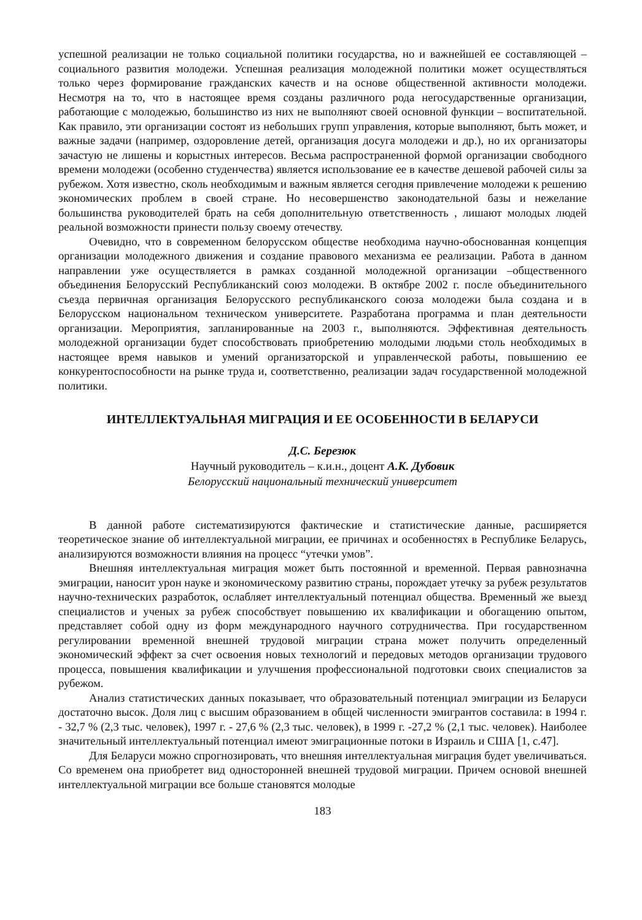успешной реализации не только социальной политики государства, но и важнейшей ее составляющей – социального развития молодежи. Успешная реализация молодежной политики может осуществляться только через формирование гражданских качеств и на основе общественной активности молодежи. Несмотря на то, что в настоящее время созданы различного рода негосударственные организации, работающие с молодежью, большинство из них не выполняют своей основной функции – воспитательной. Как правило, эти организации состоят из небольших групп управления, которые выполняют, быть может, и важные задачи (например, оздоровление детей, организация досуга молодежи и др.), но их организаторы зачастую не лишены и корыстных интересов. Весьма распространенной формой организации свободного времени молодежи (особенно студенчества) является использование ее в качестве дешевой рабочей силы за рубежом. Хотя известно, сколь необходимым и важным является сегодня привлечение молодежи к решению экономических проблем в своей стране. Но несовершенство законодательной базы и нежелание большинства руководителей брать на себя дополнительную ответственность , лишают молодых людей реальной возможности принести пользу своему отечеству.
Очевидно, что в современном белорусском обществе необходима научно-обоснованная концепция организации молодежного движения и создание правового механизма ее реализации. Работа в данном направлении уже осуществляется в рамках созданной молодежной организации –общественного объединения Белорусский Республиканский союз молодежи. В октябре 2002 г. после объединительного съезда первичная организация Белорусского республиканского союза молодежи была создана и в Белорусском национальном техническом университете. Разработана программа и план деятельности организации. Мероприятия, запланированные на 2003 г., выполняются. Эффективная деятельность молодежной организации будет способствовать приобретению молодыми людьми столь необходимых в настоящее время навыков и умений организаторской и управленческой работы, повышению ее конкурентоспособности на рынке труда и, соответственно, реализации задач государственной молодежной политики.
ИНТЕЛЛЕКТУАЛЬНАЯ МИГРАЦИЯ И ЕЕ ОСОБЕННОСТИ В БЕЛАРУСИ
Д.С. Березюк
Научный руководитель – к.и.н., доцент А.К. Дубовик
Белорусский национальный технический университет
В данной работе систематизируются фактические и статистические данные, расширяется теоретическое знание об интеллектуальной миграции, ее причинах и особенностях в Республике Беларусь, анализируются возможности влияния на процесс “утечки умов”.
Внешняя интеллектуальная миграция может быть постоянной и временной. Первая равнозначна эмиграции, наносит урон науке и экономическому развитию страны, порождает утечку за рубеж результатов научно-технических разработок, ослабляет интеллектуальный потенциал общества. Временный же выезд специалистов и ученых за рубеж способствует повышению их квалификации и обогащению опытом, представляет собой одну из форм международного научного сотрудничества. При государственном регулировании временной внешней трудовой миграции страна может получить определенный экономический эффект за счет освоения новых технологий и передовых методов организации трудового процесса, повышения квалификации и улучшения профессиональной подготовки своих специалистов за рубежом.
Анализ статистических данных показывает, что образовательный потенциал эмиграции из Беларуси достаточно высок. Доля лиц с высшим образованием в общей численности эмигрантов составила: в 1994 г. - 32,7 % (2,3 тыс. человек), 1997 г. - 27,6 % (2,3 тыс. человек), в 1999 г. -27,2 % (2,1 тыс. человек). Наиболее значительный интеллектуальный потенциал имеют эмиграционные потоки в Израиль и США [1, с.47].
Для Беларуси можно спрогнозировать, что внешняя интеллектуальная миграция будет увеличиваться. Со временем она приобретет вид односторонней внешней трудовой миграции. Причем основой внешней интеллектуальной миграции все больше становятся молодые
183